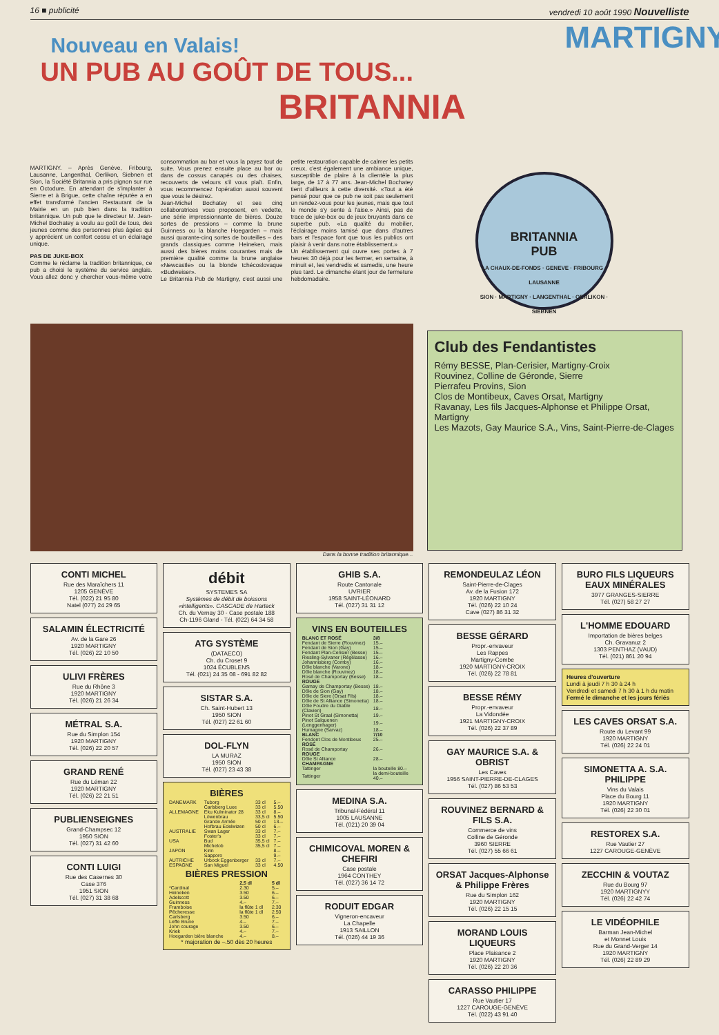16 ■ publicité vendredi 10 août 1990 Nouvelliste
Nouveau en Valais!
UN PUB AU GOÛT DE TOUS...
BRITANNIA
MARTIGNY
MARTIGNY. – Après Genève, Fribourg, Lausanne, Langenthal, Oerlikon, Siebnen et Sion, la Société Britannia a pris pignon sur rue en Octodure. En attendant de s'implanter à Sierre et à Brigue, cette chaîne réputée a en effet transformé l'ancien Restaurant de la Mairie en un pub bien dans la tradition britannique. Un pub que le directeur M. Jean-Michel Bochatey a voulu au goût de tous, des jeunes comme des personnes plus âgées qui y apprécient un confort cossu et un éclairage unique.
PAS DE JUKE-BOX
Comme le réclame la tradition britannique, ce pub a choisi le système du service anglais. Vous allez donc y chercher vous-même votre consommation au bar et vous la payez tout de suite. Vous prenez ensuite place au bar ou dans de cossus canapés ou des chaises, recouverts de velours s'il vous plaît. Enfin, vous recommencez l'opération aussi souvent que vous le désirez.
Jean-Michel Bochatey et ses cinq collaboratrices vous proposent, en vedette, une série impressionnante de bières. Douze sortes de pressions – comme la brune Guinness ou la blanche Hoegarden – mais aussi quarante-cinq sortes de bouteilles – des grands classiques comme Heineken, mais aussi des bières moins courantes mais de première qualité comme la brune anglaise «Newcastle» ou la blonde tchécoslovaque «Budweiser».
Le Britannia Pub de Martigny, c'est aussi une petite restauration capable de calmer les petits creux, c'est également une ambiance unique, susceptible de plaire à la clientèle la plus large, de 17 à 77 ans. Jean-Michel Bochatey tient d'ailleurs à cette diversité. «Tout a été pensé pour que ce pub ne soit pas seulement un rendez-vous pour les jeunes, mais que tout le monde s'y sente à l'aise.» Ainsi, pas de trace de juke-box ou de jeux bruyants dans ce superbe pub. «La qualité du mobilier, l'éclairage moins tamisé que dans d'autres bars et l'espace font que tous les publics ont plaisir à venir dans notre établissement.»
Un établissement qui ouvre ses portes à 7 heures 30 déjà pour les fermer, en semaine, à minuit et, les vendredis et samedis, une heure plus tard. Le dimanche étant jour de fermeture hebdomadaire.
BRITANNIA
PUB
LA CHAUX-DE-FONDS · GENEVE · FRIBOURG · LAUSANNE
SION · MARTIGNY · LANGENTHAL · OERLIKON · SIEBNEN
Dans la bonne tradition britannique...
Club des Fendantistes
Rémy BESSE, Plan-Cerisier, Martigny-Croix
Rouvinez, Colline de Géronde, Sierre
Pierrafeu Provins, Sion
Clos de Montibeux, Caves Orsat, Martigny
Ravanay, Les fils Jacques-Alphonse et Philippe Orsat, Martigny
Les Mazots, Gay Maurice S.A., Vins, Saint-Pierre-de-Clages
CONTI MICHEL
Rue des Maraîchers 11
1205 GENÈVE
Tél. (022) 21 95 80
Natel (077) 24 29 65
SALAMIN ÉLECTRICITÉ
Av. de la Gare 26
1920 MARTIGNY
Tél. (026) 22 10 50
ULIVI FRÈRES
Rue du Rhône 3
1920 MARTIGNY
Tél. (026) 21 26 34
MÉTRAL S.A.
Rue du Simplon 154
1920 MARTIGNY
Tél. (026) 22 20 57
GRAND RENÉ
Rue du Léman 22
1920 MARTIGNY
Tél. (026) 22 21 51
PUBLIENSEIGNES
Grand-Champsec 12
1950 SION
Tél. (027) 31 42 60
CONTI LUIGI
Rue des Casernes 30
Case 376
1951 SION
Tél. (027) 31 38 68
débit
SYSTEMES SA
Systèmes de débit de boissons «intelligents». CASCADE de Harteck
Ch. du Vernay 30 - Case postale 188
Ch-1196 Gland - Tél. (022) 64 34 58
ATG SYSTÈME
(DATAECO)
Ch. du Croset 9
1024 ÉCUBLENS
Tél. (021) 24 35 08 - 691 82 82
SISTAR S.A.
Ch. Saint-Hubert 13
1950 SION
Tél. (027) 22 61 60
DOL-FLYN
LA MURAZ
1950 SION
Tél. (027) 23 43 38
BIÈRES
| DANEMARK | Tuborg | 33 cl | 5.– |
| | Carlsberg Luxe | 33 cl | 5.50 |
| ALLEMAGNE | Eku Kulminator 28 | 33 cl | 8.– |
| | Löwenbrau | 33,5 cl | 5.50 |
| | Grande Armée | 50 cl | 13.– |
| | Hofbrau Edelwizen | 50 cl | 6.– |
| AUSTRALIE | Swan Lager | 33 cl | 7.– |
| | Foster's | 33 cl | 7.– |
| USA | Bud | 35,5 cl | 7.– |
| | Michelob | 35,5 cl | 7.– |
| JAPON | Kirin | | 8.– |
| | Sapporo | | 9.– |
| AUTRICHE | Urbock Eggenberger | 33 cl | 7.– |
| ESPAGNE | San Miguel | 33 cl | 4.50 |
BIÈRES PRESSION
| | 2,5 dl | 5 dl |
| --- | --- | --- |
| *Cardinal | 2.30 | 5.– |
| Heineken | 3.50 | 6.– |
| Adelscott | 3.50 | 6.– |
| Guinness | 4.– | 7.– |
| Framboise | la flûte 1 dl | 2.30 |
| Pêcheresse | la flûte 1 dl | 2.50 |
| Carlsberg | 3.50 | 6.– |
| Leffe Brune | 4.– | 7.– |
| John courage | 3.50 | 6.– |
| Kriek | 4.– | 7.– |
| Hoegarden bière blanche | 4.– | 8.– |
* majoration de –.50 dès 20 heures
GHIB S.A.
Route Cantonale
UVRIER
1958 SAINT-LÉONARD
Tél. (027) 31 31 12
VINS EN BOUTEILLES
| BLANC ET ROSÉ | 3/8 |
| --- | --- |
| Fendant de Sierre (Rouvinez) | 15.– |
| Fendant de Sion (Gay) | 15.– |
| Fendant Plan-Cerisier (Besse) | 15.– |
| Riesling-Sylvaner (Régélasse) | 16.– |
| Johannisberg (Comby) | 16.– |
| Dôle blanche (Varone) | 18.– |
| Dôle blanche (Rouvinez) | 18.– |
| Rosé de Champortay (Besse) | 18.– |
| ROUGE | |
| Gamay de Champortay (Besse) | 18.– |
| Dôle de Sion (Gay) | 18.– |
| Dôle de Siere (Orsat Fils) | 18.– |
| Dôle de St Alliance (Simonetta) | 18.– |
| Dôle Foudre du Diable (Clavien) | 18.– |
| Pinot St Graal (Simonetta) | 19.– |
| Pinot Salquenen (Lenggenhager) | 19.– |
| Humagne (Sarvaz) | 18.– |
| BLANC | 7/10 |
| Fendont Clos de Montibeux | 25.– |
| ROSÉ | |
| Rosé de Champortay | 26.– |
| ROUGE | |
| Dôle St Alliance | 28.– |
| CHAMPAGNE | |
| Tattinger | la bouteille 80.– |
| Tattinger | la demi-bouteille 40.– |
MEDINA S.A.
Tribunal-Fédéral 11
1005 LAUSANNE
Tél. (021) 20 39 04
CHIMICOVAL MOREN & CHEFIRI
Case postale
1964 CONTHEY
Tél. (027) 36 14 72
RODUIT EDGAR
Vigneron-encaveur
La Chapelle
1913 SAILLON
Tél. (026) 44 19 36
REMONDEULAZ LÉON
Saint-Pierre-de-Clages
Av. de la Fusion 172
1920 MARTIGNY
Tél. (026) 22 10 24
Cave (027) 86 31 32
BESSE GÉRARD
Propr.-envaveur
Les Rappes
Martigny-Combe
1920 MARTIGNY-CROIX
Tél. (026) 22 78 81
BESSE RÉMY
Propr.-envaveur
La Vidondée
1921 MARTIGNY-CROIX
Tél. (026) 22 37 89
GAY MAURICE S.A. & OBRIST
Les Caves
1956 SAINT-PIERRE-DE-CLAGES
Tél. (027) 86 53 53
ROUVINEZ BERNARD & FILS S.A.
Commerce de vins
Colline de Géronde
3960 SIERRE
Tél. (027) 55 66 61
ORSAT Jacques-Alphonse & Philippe Frères
Rue du Simplon 162
1920 MARTIGNY
Tél. (026) 22 15 15
MORAND LOUIS LIQUEURS
Place Plaisance 2
1920 MARTIGNY
Tél. (026) 22 20 36
CARASSO PHILIPPE
Rue Vautier 17
1227 CAROUGE-GENÈVE
Tél. (022) 43 91 40
BURO FILS LIQUEURS EAUX MINÉRALES
3977 GRANGES-SIERRE
Tél. (027) 58 27 27
L'HOMME EDOUARD
Importation de bières belges
Ch. Gravanuz 2
1303 PENTHAZ (VAUD)
Tél. (021) 861 20 94
Heures d'ouverture
Lundi à jeudi 7 h 30 à 24 h
Vendredi et samedi 7 h 30 à 1 h du matin
Fermé le dimanche et les jours fériés
LES CAVES ORSAT S.A.
Route du Levant 99
1920 MARTIGNY
Tél. (026) 22 24 01
SIMONETTA A. S.A. PHILIPPE
Vins du Valais
Place du Bourg 11
1920 MARTIGNY
Tél. (026) 22 30 01
RESTOREX S.A.
Rue Vautier 27
1227 CAROUGE-GENÈVE
ZECCHIN & VOUTAZ
Rue du Bourg 97
1920 MARTIGNYY
Tél. (026) 22 42 74
LE VIDÉOPHILE
Barman Jean-Michel
et Monnet Louis
Rue du Grand-Verger 14
1920 MARTIGNY
Tél. (026) 22 89 29